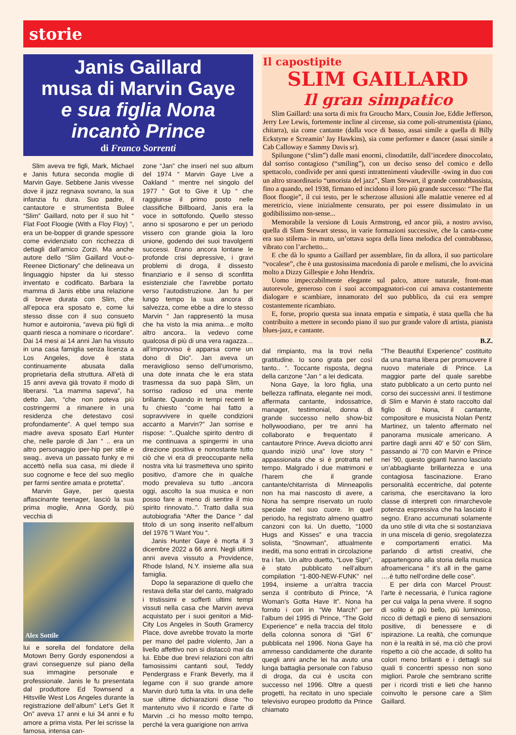storie
Janis Gaillard
musa di Marvin Gaye
e sua figlia Nona
incantò Prince
di Franco Sorrenti
Slim aveva tre figli, Mark, Michael e Janis futura seconda moglie di Marvin Gaye. Sebbene Janis vivesse dove il jazz regnava sovrano, la sua infanzia fu dura. Suo padre, il cantautore e strumentista Bulee “Slim” Gaillard, noto per il suo hit “ Flat Foot Floogie (With a Floy Floy) ”, era un be-bopper di grande spessore come evidenziato con ricchezza di dettagli dall’amico Zorzi. Ma anche autore dello “Slim Gaillard Vout-o-Reenee Dictionary” che delineava un linguaggio hipster da lui stesso inventato e codificato. Barbara la mamma di Janis ebbe una relazione di breve durata con Slim, che all’epoca era sposato e, come lui stesso disse con il suo consueto humor e autoironia, “aveva più figli di quanti riesca a nominare o ricordare”. Dai 14 mesi ai 14 anni Jan ha vissuto in una casa famiglia senza licenza a Los Angeles, dove è stata continuamente abusata dalla proprietaria della struttura. All’età di 15 anni aveva già trovato il modo di liberarsi. “La mamma sapeva”, ha detto Jan, “che non poteva più costringermi a rimanere in una residenza che detestavo così profondamente”. A quel tempo sua madre aveva sposato Earl Hunter che, nelle parole di Jan “ .. era un altro personaggio iper-hip per stile e swag.. aveva un passato funky e mi accettò nella sua casa, mi diede il suo cognome e fece del suo meglio per farmi sentire amata e protetta”.
Marvin Gaye, per questa affascinante teenager, lasciò la sua prima moglie, Anna Gordy, più vecchia di
Alex Sottile
lui e sorella del fondatore della Motown Berry Gordy esponendosi a gravi conseguenze sul piano della sua immagine personale e professionale. Janis le fu presentata dal produttore Ed Townsend a Hitsville West Los Angeles durante la registrazione dell’album” Let’s Get It On” aveva 17 anni e lui 34 anni e fu amore a prima vista. Per lei scrisse la famosa, intensa can-
zone “Jan” che inserì nel suo album del 1974 “ Marvin Gaye Live a Oakland “ mentre nel singolo del 1977 “ Got to Give it Up “ che raggiunse il primo posto nelle classifiche Billboard, Janis era la voce in sottofondo. Quello stesso anno si sposarono e per un periodo vissero con grande gioia la loro unione, godendo dei suoi travolgenti successi. Erano ancora lontane le profonde crisi depressive, i gravi problemi di droga, il dissesto finanziario e il senso di sconfitta esistenziale che l’avrebbe portato verso l’autodistruzione. Jan fu per lungo tempo la sua ancora di salvezza, come ebbe a dire lo stesso Marvin “ Jan rappresentò la musa che ha visto la mia anima…e molto altro ancora.. la vedevo come qualcosa di più di una vera ragazza… all’improvviso è apparsa come un dono di Dio”. Jan aveva un meraviglioso senso dell’umorismo, una dote innata che le era stata trasmessa da suo papà Slim, un sorriso radioso ed una mente brillante. Quando in tempi recenti le fu chiesto “come hai fatto a sopravvivere in quelle condizioni accanto a Marvin?” Jan sorrise e rispose: “..Qualche spirito dentro di me continuava a spingermi in una direzione positiva e nonostante tutto ciò che vi era di preoccupante nella nostra vita lui trasmetteva uno spirito positivo, d’amore che in qualche modo prevaleva su tutto ..ancora oggi, ascolto la sua musica e non posso fare a meno di sentire il mio spirito rinnovato..”. Tratto dalla sua autobiografia “After the Dance “ dal titolo di un song inserito nell’album del 1976 “I Want You “.
Janis Hunter Gaye è morta il 3 dicembre 2022 a 66 anni. Negli ultimi anni aveva vissuto a Providence, Rhode Island, N.Y. insieme alla sua famiglia.
Dopo la separazione di quello che restava della star del canto, malgrado i tristissimi e sofferti ultimi tempi vissuti nella casa che Marvin aveva acquistato per i suoi genitori a Mid-City Los Angeles in South Gramercy Place, dove avrebbe trovato la morte per mano del padre violento, Jan a livello affettivo non si distaccò mai da lui. Ebbe due brevi relazioni con altri famosissimi cantanti soul, Teddy Pendergrass e Frank Beverly, ma il legame con il suo grande amore Marvin durò tutta la vita. In una delle sue ultime dichiarazioni disse “ho mantenuto vivo il ricordo e l’arte di Marvin ..ci ho messo molto tempo, perché la vera guarigione non arriva
Il capostipite
SLIM GAILLARD
Il gran simpatico
Slim Gaillard: una sorta di mix fra Groucho Marx, Cousin Joe, Eddie Jefferson, Jerry Lee Lewis, fortemente incline al circense, sia come poli-strumentista (piano, chitarra), sia come cantante (dalla voce di basso, assai simile a quella di Billy Eckstyne e Screamin’ Jay Hawkins), sia come performer e dancer (assai simile a Cab Calloway e Sammy Davis sr).
Spilungone (“slim”) dalle mani enormi, clinodattile, dall’incedere dinoccolato, dal sorriso contagioso (“smiling”), con un deciso senso del comico e dello spettacolo, condivide per anni questi intrattenimenti vàudeville -swing in duo con un altro straordinario “umorista del jazz”, Slam Stewart, il grande contrabbassista, fino a quando, nel 1938, firmano ed incidono il loro più grande successo: “The flat floot floogie”, il cui testo, per le scherzose allusioni alle malattie veneree ed al meretricio, viene inizialmente censurato, per poi essere dissimulato in un godibilissimo non-sense...
Memorabile la versione di Louis Armstrong, ed ancor più, a nostro avviso, quella di Slam Stewart stesso, in varie formazioni successive, che la canta-come era suo stilema- in muto, un’ottava sopra della linea melodica del contrabbasso, vibrato con l’archetto...
E che dà lo spunto a Gaillard per assemblare, fin da allora, il suo particolare “vocalese”, che è una gustosissima macedonia di parole e melismi, che lo avvicina molto a Dizzy Gillespie e John Hendrix.
Uomo impeccabilmente elegante sul palco, attore naturale, front-man autorevole, generoso con i suoi accompagnatori-con cui amava costantemente dialogare e scambiare, innamorato del suo pubblico, da cui era sempre costantemente ricambiato.
E, forse, proprio questa sua innata empatia e simpatia, è stata quella che ha contribuito a mettere in secondo piano il suo pur grande valore di artista, pianista blues-jazz, e cantante.
B.Z.
dal rimpianto, ma la trovi nella gratitudine. Io sono grata per così tanto.. “. Toccante risposta, degna della canzone “Jan “ a lei dedicata.
Nona Gaye, la loro figlia, una bellezza raffinata, elegante nei modi, affermata cantante, indossatrice, manager, testimonial, donna di grande successo nello show-biz hollywoodiano, per tre anni ha collaborato e frequentato il cantautore Prince. Aveva diciotto anni quando iniziò una” love story “ appassionata che si è protratta nel tempo. Malgrado i due matrimoni e l’harem che il grande cantante/chitarrista di Minneapolis non ha mai nascosto di avere, a Nona ha sempre riservato un ruolo speciale nel suo cuore. In quel periodo, ha registrato almeno quattro canzoni con lui. Un duetto, “1000 Hugs and Kisses” e una traccia solista, “Snowman”, attualmente inediti, ma sono entrati in circolazione tra i fan. Un altro duetto, “Love Sign”, è stato pubblicato nell’album compilation “1-800-NEW-FUNK” nel 1994, insieme a un’altra traccia senza il contributo di Prince, “A Woman’s Gotta Have It”. Nona ha fornito i cori in “We March” per l’album del 1995 di Prince, “The Gold Experience” e nella traccia del titolo della colonna sonora di “Girl 6” pubblicata nel 1996. Nona Gaye ha ammesso candidamente che durante quegli anni anche lei ha avuto una lunga battaglia personale con l’abuso di droga, da cui è uscita con successo nel 1996. Oltre a questi progetti, ha recitato in uno speciale televisivo europeo prodotto da Prince chiamato
“The Beautiful Experience” costituito da una trama libera per promuovere il nuovo materiale di Prince. La maggior parte del quale sarebbe stato pubblicato a un certo punto nel corso dei successivi anni. Il testimone di Slim e Marvin è stato raccolto dal figlio di Nona, il cantante, compositore e musicista Nolan Pentz Martinez, un talento affermato nel panorama musicale americano. A partire dagli anni 40’ e 50’ con Slim, passando ai ’70 con Marvin e Prince nei ‘90, questo giganti hanno lasciato un’abbagliante brillantezza e una contagiosa fascinazione. Erano personalità eccentriche, dal potente carisma, che esercitavano la loro classe di interpreti con rimarchevole potenza espressiva che ha lasciato il segno. Erano accumunati solamente da uno stile di vita che si sostanziava in una miscela di genio, sregolatezza e comportamenti erratici. Ma parlando di artisti creativi, che appartengono alla storia della musica afroamericana “ it’s all in the game ….è tutto nell’ordine delle cose”.
E per dirla con Marcel Proust: l’arte è necessaria, è l’unica ragione per cui valga la pena vivere. Il sogno di solito è più bello, più luminoso, ricco di dettagli e pieno di sensazioni positive, di benessere e di ispirazione. La realtà, che comunque non è la realtà in sé, ma ciò che provi rispetto a ciò che accade, di solito ha colori meno brillanti e i dettagli sui quali ti concentri spesso non sono migliori. Parole che sembrano scritte per i ricordi tristi e lieti che hanno coinvolto le persone care a Slim Gaillard.